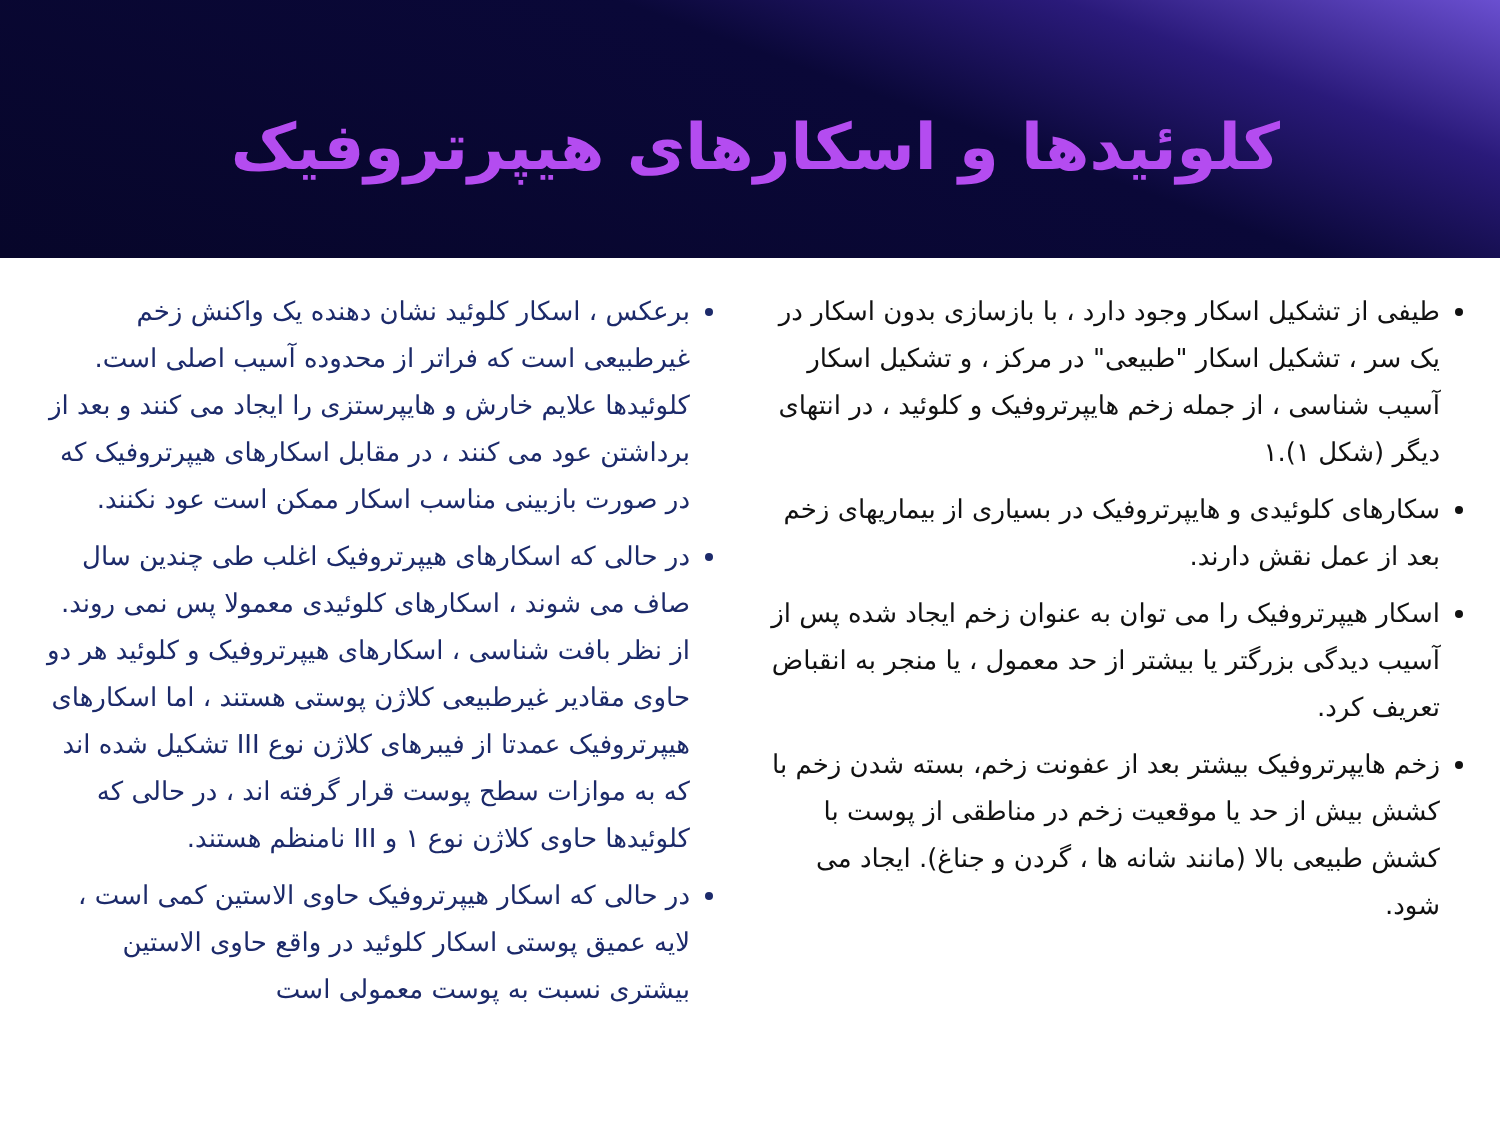کلوئیدها و اسکارهای هیپرتروفیک
طیفی از تشکیل اسکار وجود دارد ، با بازسازی بدون اسکار در یک سر ، تشکیل اسکار "طبیعی" در مرکز ، و تشکیل اسکار آسیب شناسی ، از جمله زخم هایپرتروفیک و کلوئید ، در انتهای دیگر (شکل ۱).۱
سکارهای کلوئیدی و هایپرتروفیک در بسیاری از بیماریهای زخم بعد از عمل نقش دارند.
اسکار هیپرتروفیک را می توان به عنوان زخم ایجاد شده پس از آسیب دیدگی بزرگتر یا بیشتر از حد معمول ، یا منجر به انقباض تعریف کرد.
زخم هایپرتروفیک بیشتر بعد از عفونت زخم، بسته شدن زخم با کشش بیش از حد یا موقعیت زخم در مناطقی از پوست با کشش طبیعی بالا (مانند شانه ها ، گردن و جناغ). ایجاد می شود.
برعکس ، اسکار کلوئید نشان دهنده یک واکنش زخم غیرطبیعی است که فراتر از محدوده آسیب اصلی است. کلوئیدها علایم خارش و هایپرستزی را ایجاد می کنند و بعد از برداشتن عود می کنند ، در مقابل اسکارهای هیپرتروفیک که در صورت بازبینی مناسب اسکار ممکن است عود نکنند.
در حالی که اسکارهای هیپرتروفیک اغلب طی چندین سال صاف می شوند ، اسکارهای کلوئیدی معمولا پس نمی روند. از نظر بافت شناسی ، اسکارهای هیپرتروفیک و کلوئید هر دو حاوی مقادیر غیرطبیعی کلاژن پوستی هستند ، اما اسکارهای هیپرتروفیک عمدتا از فیبرهای کلاژن نوع III تشکیل شده اند که به موازات سطح پوست قرار گرفته اند ، در حالی که کلوئیدها حاوی کلاژن نوع ۱ و III نامنظم هستند.
در حالی که اسکار هیپرتروفیک حاوی الاستین کمی است ، لایه عمیق پوستی اسکار کلوئید در واقع حاوی الاستین بیشتری نسبت به پوست معمولی است